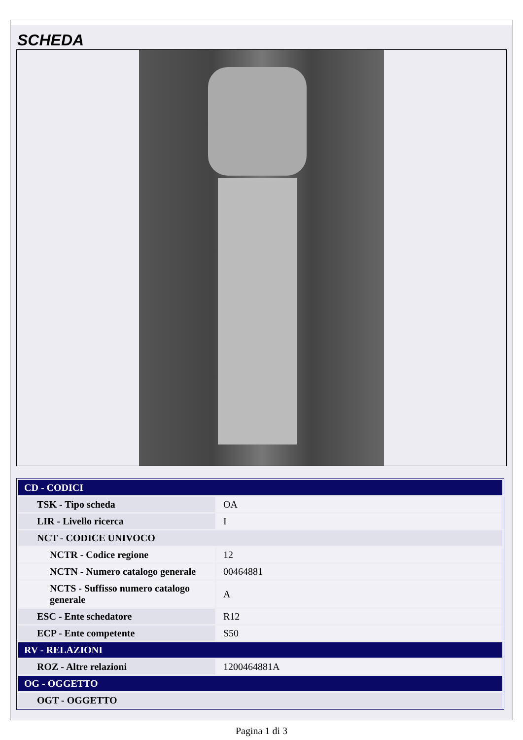SCHEDA
| CD - CODICI | |
| --- | --- |
| TSK - Tipo scheda | OA |
| LIR - Livello ricerca | I |
| NCT - CODICE UNIVOCO | |
| NCTR - Codice regione | 12 |
| NCTN - Numero catalogo generale | 00464881 |
| NCTS - Suffisso numero catalogo generale | A |
| ESC - Ente schedatore | R12 |
| ECP - Ente competente | S50 |
| RV - RELAZIONI | |
| ROZ - Altre relazioni | 1200464881A |
| OG - OGGETTO | |
| OGT - OGGETTO | |
Pagina 1 di 3